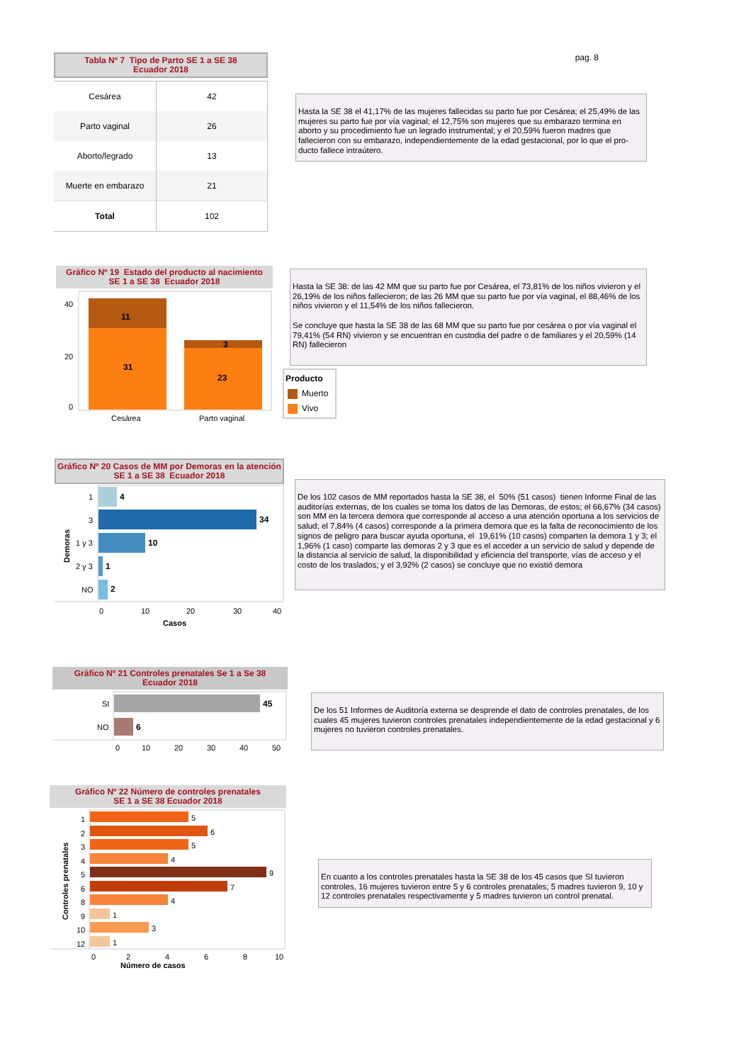Tabla Nº 7 Tipo de Parto SE 1 a SE 38
Ecuador 2018
| Cesárea | 42 |
| Parto vaginal | 26 |
| Aborto/legrado | 13 |
| Muerte en embarazo | 21 |
| Total | 102 |
pag. 8
Hasta la SE 38 el 41,17% de las mujeres fallecidas su parto fue por Cesárea; el 25,49% de las mujeres su parto fue por vía vaginal; el 12,75% son mujeres que su embarazo termina en aborto y su procedimiento fue un legrado instrumental; y el 20,59% fueron madres que fallecieron con su embarazo, independientemente de la edad gestacional, por lo que el pro-ducto fallece intraútero.
Gráfico Nº 19 Estado del producto al nacimiento
SE 1 a SE 38 Ecuador 2018
40
20
0
11
31
3
23
Cesárea
Parto vaginal
Hasta la SE 38: de las 42 MM que su parto fue por Cesárea, el 73,81% de los niños vivieron y el 26,19% de los niños fallecieron; de las 26 MM que su parto fue por vía vaginal, el 88,46% de los niños vivieron y el 11,54% de los niños fallecieron.
Se concluye que hasta la SE 38 de las 68 MM que su parto fue por cesárea o por vía vaginal el 79,41% (54 RN) vivieron y se encuentran en custodia del padre o de familiares y el 20,59% (14 RN) fallecieron
Producto
Muerto
Vivo
Gráfico Nº 20 Casos de MM por Demoras en la atención
SE 1 a SE 38 Ecuador 2018
Demoras
1
4
3
34
1 y 3
10
2 y 3
1
NO
2
0
10
20
30
40
Casos
De los 102 casos de MM reportados hasta la SE 38, el 50% (51 casos) tienen Informe Final de las auditorías externas, de los cuales se toma los datos de las Demoras, de estos; el 66,67% (34 casos) son MM en la tercera demora que corresponde al acceso a una atención oportuna a los servicios de salud; el 7,84% (4 casos) corresponde a la primera demora que es la falta de reconocimiento de los signos de peligro para buscar ayuda oportuna, el 19,61% (10 casos) comparten la demora 1 y 3; el 1,96% (1 caso) comparte las demoras 2 y 3 que es el acceder a un servicio de salud y depende de la distancia al servicio de salud, la disponibilidad y eficiencia del transporte, vías de acceso y el costo de los traslados; y el 3,92% (2 casos) se concluye que no existió demora
Gráfico Nº 21 Controles prenatales Se 1 a Se 38
Ecuador 2018
SI
45
NO
6
0
10
20
30
40
50
De los 51 Informes de Auditoría externa se desprende el dato de controles prenatales, de los cuales 45 mujeres tuvieron controles prenatales independientemente de la edad gestacional y 6 mujeres no tuvieron controles prenatales.
Gráfico Nº 22 Número de controles prenatales
SE 1 a SE 38 Ecuador 2018
Controles prenatales
1
5
2
6
3
5
4
4
5
9
6
7
8
4
9
1
10
3
12
1
0
2
4
6
8
10
Número de casos
En cuanto a los controles prenatales hasta la SE 38 de los 45 casos que SI tuvieron controles, 16 mujeres tuvieron entre 5 y 6 controles prenatales; 5 madres tuvieron 9, 10 y 12 controles prenatales respectivamente y 5 madres tuvieron un control prenatal.